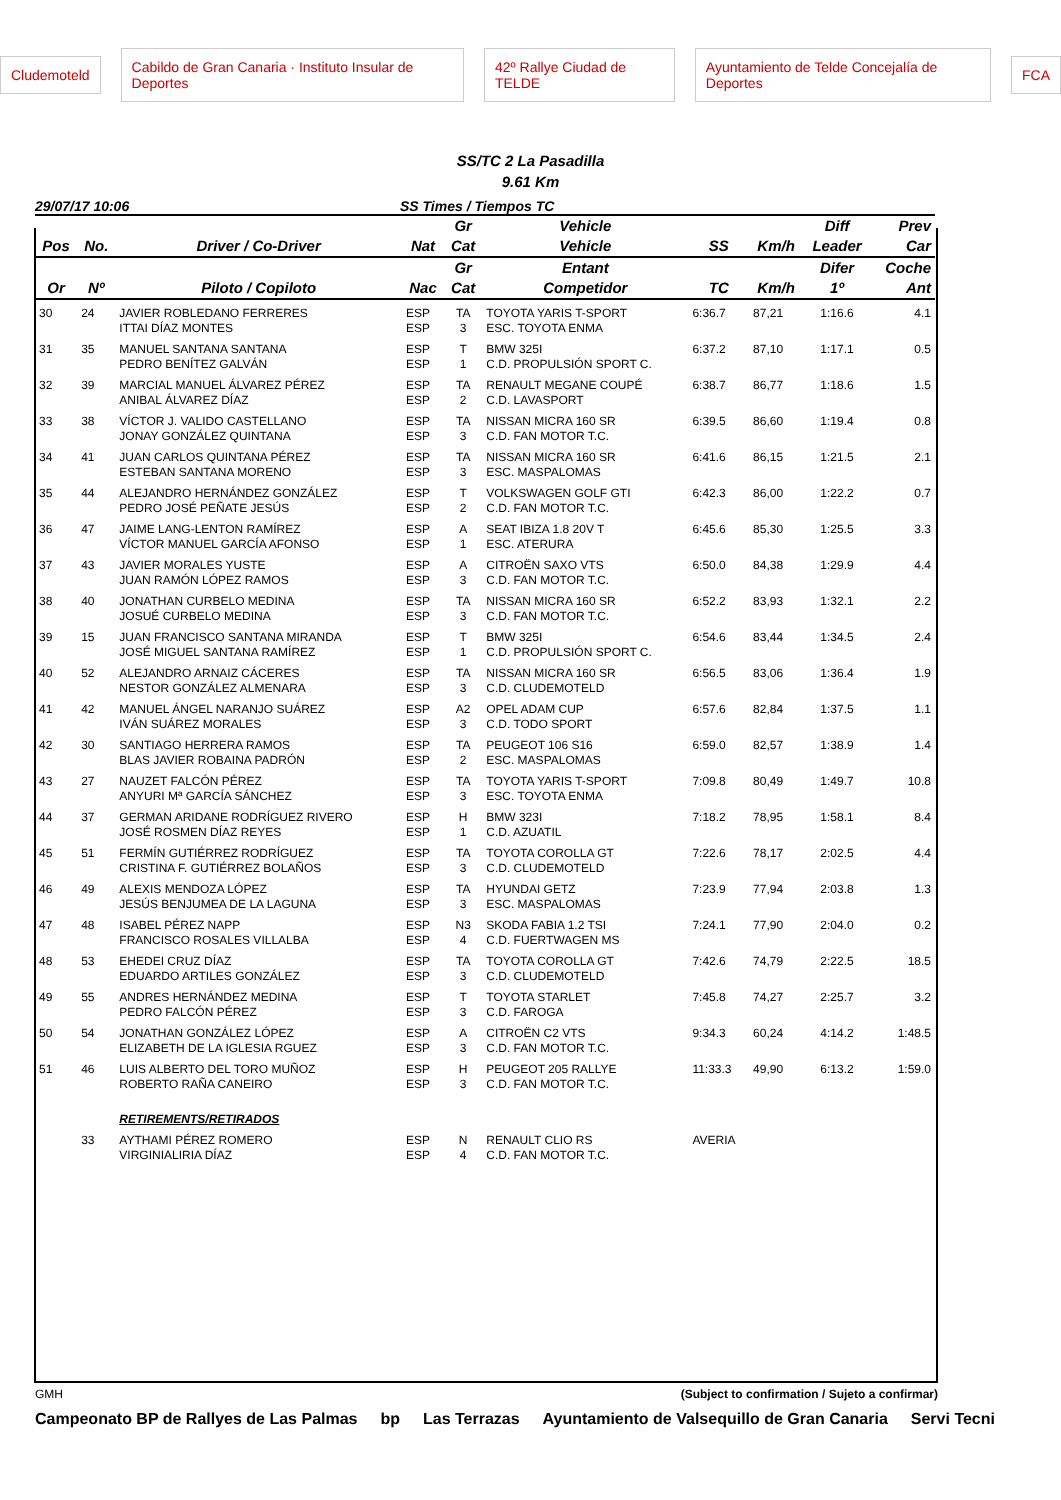Cludemoteld Cabildo de Gran Canaria · Instituto Insular de Deportes 42º Rallye Ciudad de TELDE Ayuntamiento de Telde Concejalía de Deportes FCA
SS/TC 2 La Pasadilla
9.61 Km
29/07/17 10:06 SS Times / Tiempos TC
| | | | | Gr | Vehicle | | | Diff | Prev |
| --- | --- | --- | --- | --- | --- | --- | --- | --- | --- |
| Pos | No. | Driver / Co-Driver | Nat | Cat | Vehicle | SS | Km/h | Leader | Car |
| | | | | Gr | Entant | | | Difer | Coche |
| Or | Nº | Piloto / Copiloto | Nac | Cat | Competidor | TC | Km/h | 1º | Ant |
| 30 | 24 | JAVIER ROBLEDANO FERRERES ITTAI DÍAZ MONTES | ESP ESP | TA 3 | TOYOTA YARIS T-SPORT ESC. TOYOTA ENMA | 6:36.7 | 87,21 | 1:16.6 | 4.1 |
| 31 | 35 | MANUEL SANTANA SANTANA PEDRO BENÍTEZ GALVÁN | ESP ESP | T 1 | BMW 325I C.D. PROPULSIÓN SPORT C. | 6:37.2 | 87,10 | 1:17.1 | 0.5 |
| 32 | 39 | MARCIAL MANUEL ÁLVAREZ PÉREZ ANIBAL ÁLVAREZ DÍAZ | ESP ESP | TA 2 | RENAULT MEGANE COUPÉ C.D. LAVASPORT | 6:38.7 | 86,77 | 1:18.6 | 1.5 |
| 33 | 38 | VÍCTOR J. VALIDO CASTELLANO JONAY GONZÁLEZ QUINTANA | ESP ESP | TA 3 | NISSAN MICRA 160 SR C.D. FAN MOTOR T.C. | 6:39.5 | 86,60 | 1:19.4 | 0.8 |
| 34 | 41 | JUAN CARLOS QUINTANA PÉREZ ESTEBAN SANTANA MORENO | ESP ESP | TA 3 | NISSAN MICRA 160 SR ESC. MASPALOMAS | 6:41.6 | 86,15 | 1:21.5 | 2.1 |
| 35 | 44 | ALEJANDRO HERNÁNDEZ GONZÁLEZ PEDRO JOSÉ PEÑATE JESÚS | ESP ESP | T 2 | VOLKSWAGEN GOLF GTI C.D. FAN MOTOR T.C. | 6:42.3 | 86,00 | 1:22.2 | 0.7 |
| 36 | 47 | JAIME LANG-LENTON RAMÍREZ VÍCTOR MANUEL GARCÍA AFONSO | ESP ESP | A 1 | SEAT IBIZA 1.8 20V T ESC. ATERURA | 6:45.6 | 85,30 | 1:25.5 | 3.3 |
| 37 | 43 | JAVIER MORALES YUSTE JUAN RAMÓN LÓPEZ RAMOS | ESP ESP | A 3 | CITROËN SAXO VTS C.D. FAN MOTOR T.C. | 6:50.0 | 84,38 | 1:29.9 | 4.4 |
| 38 | 40 | JONATHAN CURBELO MEDINA JOSUÉ CURBELO MEDINA | ESP ESP | TA 3 | NISSAN MICRA 160 SR C.D. FAN MOTOR T.C. | 6:52.2 | 83,93 | 1:32.1 | 2.2 |
| 39 | 15 | JUAN FRANCISCO SANTANA MIRANDA JOSÉ MIGUEL SANTANA RAMÍREZ | ESP ESP | T 1 | BMW 325I C.D. PROPULSIÓN SPORT C. | 6:54.6 | 83,44 | 1:34.5 | 2.4 |
| 40 | 52 | ALEJANDRO ARNAIZ CÁCERES NESTOR GONZÁLEZ ALMENARA | ESP ESP | TA 3 | NISSAN MICRA 160 SR C.D. CLUDEMOTELD | 6:56.5 | 83,06 | 1:36.4 | 1.9 |
| 41 | 42 | MANUEL ÁNGEL NARANJO SUÁREZ IVÁN SUÁREZ MORALES | ESP ESP | A2 3 | OPEL ADAM CUP C.D. TODO SPORT | 6:57.6 | 82,84 | 1:37.5 | 1.1 |
| 42 | 30 | SANTIAGO HERRERA RAMOS BLAS JAVIER ROBAINA PADRÓN | ESP ESP | TA 2 | PEUGEOT 106 S16 ESC. MASPALOMAS | 6:59.0 | 82,57 | 1:38.9 | 1.4 |
| 43 | 27 | NAUZET FALCÓN PÉREZ ANYURI Mª GARCÍA SÁNCHEZ | ESP ESP | TA 3 | TOYOTA YARIS T-SPORT ESC. TOYOTA ENMA | 7:09.8 | 80,49 | 1:49.7 | 10.8 |
| 44 | 37 | GERMAN ARIDANE RODRÍGUEZ RIVERO JOSÉ ROSMEN DÍAZ REYES | ESP ESP | H 1 | BMW 323I C.D. AZUATIL | 7:18.2 | 78,95 | 1:58.1 | 8.4 |
| 45 | 51 | FERMÍN GUTIÉRREZ RODRÍGUEZ CRISTINA F. GUTIÉRREZ BOLAÑOS | ESP ESP | TA 3 | TOYOTA COROLLA GT C.D. CLUDEMOTELD | 7:22.6 | 78,17 | 2:02.5 | 4.4 |
| 46 | 49 | ALEXIS MENDOZA LÓPEZ JESÚS BENJUMEA DE LA LAGUNA | ESP ESP | TA 3 | HYUNDAI GETZ ESC. MASPALOMAS | 7:23.9 | 77,94 | 2:03.8 | 1.3 |
| 47 | 48 | ISABEL PÉREZ NAPP FRANCISCO ROSALES VILLALBA | ESP ESP | N3 4 | SKODA FABIA 1.2 TSI C.D. FUERTWAGEN MS | 7:24.1 | 77,90 | 2:04.0 | 0.2 |
| 48 | 53 | EHEDEI CRUZ DÍAZ EDUARDO ARTILES GONZÁLEZ | ESP ESP | TA 3 | TOYOTA COROLLA GT C.D. CLUDEMOTELD | 7:42.6 | 74,79 | 2:22.5 | 18.5 |
| 49 | 55 | ANDRES HERNÁNDEZ MEDINA PEDRO FALCÓN PÉREZ | ESP ESP | T 3 | TOYOTA STARLET C.D. FAROGA | 7:45.8 | 74,27 | 2:25.7 | 3.2 |
| 50 | 54 | JONATHAN GONZÁLEZ LÓPEZ ELIZABETH DE LA IGLESIA RGUEZ | ESP ESP | A 3 | CITROËN C2 VTS C.D. FAN MOTOR T.C. | 9:34.3 | 60,24 | 4:14.2 | 1:48.5 |
| 51 | 46 | LUIS ALBERTO DEL TORO MUÑOZ ROBERTO RAÑA CANEIRO | ESP ESP | H 3 | PEUGEOT 205 RALLYE C.D. FAN MOTOR T.C. | 11:33.3 | 49,90 | 6:13.2 | 1:59.0 |
| | | RETIREMENTS/RETIRADOS | | | | | | | |
| | 33 | AYTHAMI PÉREZ ROMERO VIRGINIALIRIA DÍAZ | ESP ESP | N 4 | RENAULT CLIO RS C.D. FAN MOTOR T.C. | AVERIA | | | |
GMH (Subject to confirmation / Sujeto a confirmar)
Campeonato BP de Rallyes de Las Palmas bp Las Terrazas Ayuntamiento de Valsequillo de Gran Canaria Servi Tecni